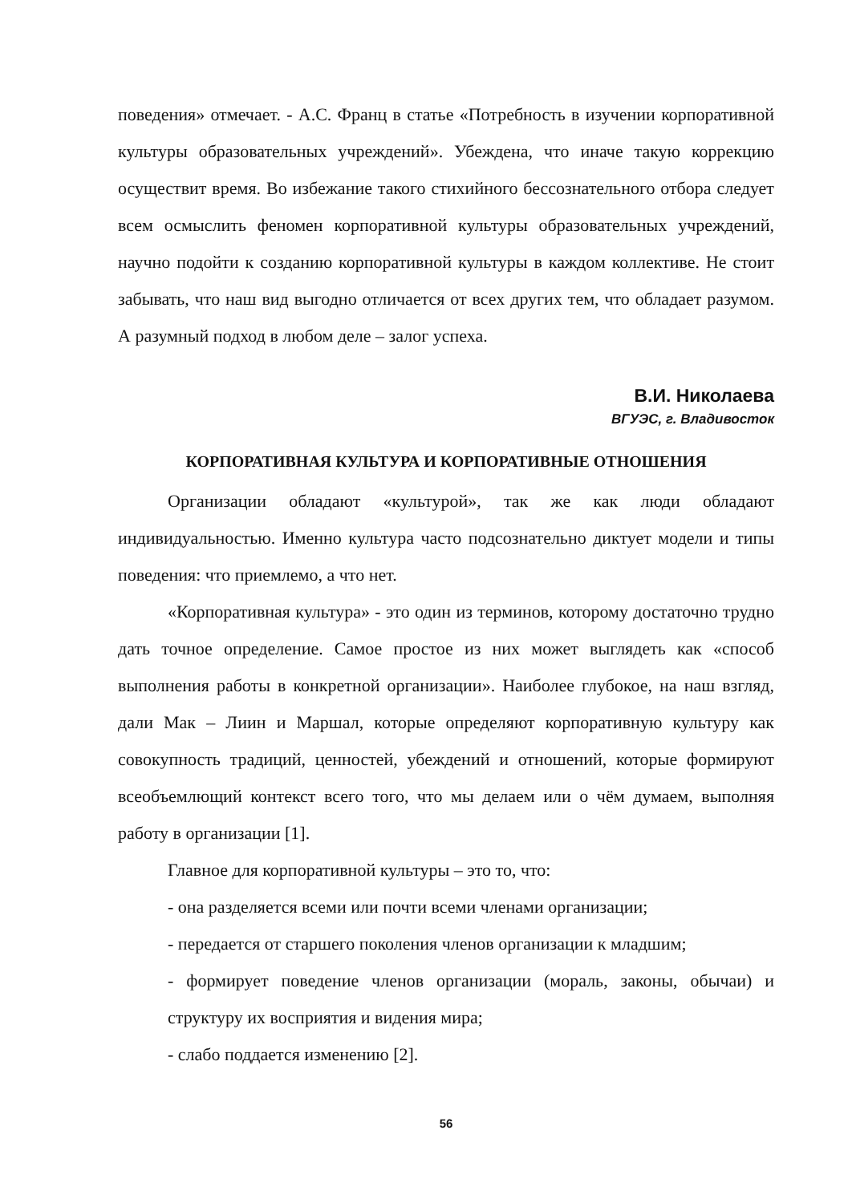поведения» отмечает. - А.С. Франц в статье «Потребность в изучении корпоративной культуры образовательных учреждений». Убеждена, что иначе такую коррекцию осуществит время. Во избежание такого стихийного бессознательного отбора следует всем осмыслить феномен корпоративной культуры образовательных учреждений, научно подойти к созданию корпоративной культуры в каждом коллективе. Не стоит забывать, что наш вид выгодно отличается от всех других тем, что обладает разумом. А разумный подход в любом деле – залог успеха.
В.И. Николаева
ВГУЭС, г. Владивосток
КОРПОРАТИВНАЯ КУЛЬТУРА И КОРПОРАТИВНЫЕ ОТНОШЕНИЯ
Организации обладают «культурой», так же как люди обладают индивидуальностью. Именно культура часто подсознательно диктует модели и типы поведения: что приемлемо, а что нет.
«Корпоративная культура» - это один из терминов, которому достаточно трудно дать точное определение. Самое простое из них может выглядеть как «способ выполнения работы в конкретной организации». Наиболее глубокое, на наш взгляд, дали Мак – Лиин и Маршал, которые определяют корпоративную культуру как совокупность традиций, ценностей, убеждений и отношений, которые формируют всеобъемлющий контекст всего того, что мы делаем или о чём думаем, выполняя работу в организации [1].
Главное для корпоративной культуры – это то, что:
- она разделяется всеми или почти всеми членами организации;
- передается от старшего поколения членов организации к младшим;
- формирует поведение членов организации (мораль, законы, обычаи) и структуру их восприятия и видения мира;
- слабо поддается изменению [2].
56